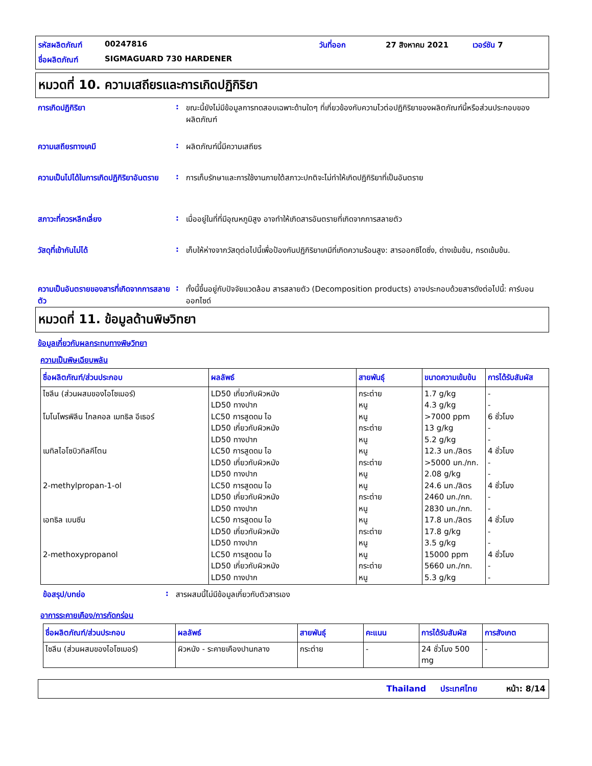รหัสผลิตภัณฑ์ 00247816 วันที่ออก 27 สิงหาคม 2021 เวอร์ชัน 7 ชื่อผลิตภัณฑ์ SIGMAGUARD 730 HARDENER
หมวดที่ 10. ความเสถียรและการเกิดปฏิกิริยา
การเกิดปฏิกิริยา: ขณะนี้ยังไม่มีข้อมูลการทดสอบเฉพาะด้านใดๆ ที่เกี่ยวข้องกับความไวต่อปฏิกิริยาของผลิตภัณฑ์นี้หรือส่วนประกอบของผลิตภัณฑ์
ความเสถียรทางเคมี: ผลิตภัณฑ์นี้มีความเสถียร
ความเป็นไปได้ในการเกิดปฏิกิริยาอันตราย: การเก็บรักษาและการใช้งานภายใต้สภาวะปกติจะไม่ทำให้เกิดปฏิกิริยาที่เป็นอันตราย
สภาวะที่ควรหลีกเลี่ยง: เมื่ออยู่ในที่ที่มีอุณหภูมิสูง อาจทำให้เกิดสารอันตรายที่เกิดจากการสลายตัว
วัสดุที่เข้ากันไม่ได้: เก็บให้ห่างจากวัสดุต่อไปนี้เพื่อป้องกันปฏิกิริยาเคมีที่เกิดความร้อนสูง: สารออกซิไดซิ่ง, ด่างเข้มข้น, กรดเข้มข้น.
ความเป็นอันตรายของสารที่เกิดจากการสลายตัว: ทั้งนี้ขึ้นอยู่กับปัจจัยแวดล้อม สารสลายตัว (Decomposition products) อาจประกอบด้วยสารดังต่อไปนี้: คาร์บอนออกไซด์
หมวดที่ 11. ข้อมูลด้านพิษวิทยา
ข้อมูลเกี่ยวกับผลกระทบทางพิษวิทยา
ความเป็นพิษเฉียบพลัน
| ชื่อผลิตภัณฑ์/ส่วนประกอบ | ผลลัพธ์ | สายพันธุ์ | ขนาดความเข้มข้น | การได้รับสัมผัส |
| --- | --- | --- | --- | --- |
| ไซลีน (ส่วนผสมของไอโซเมอร์) โมโนโพรพิลีน ไกลคอล เมทธิล อีเธอร์ เมทิลไอโซบิวทิลคีโตน 2-methylpropan-1-ol เอทธิล เบนซีน 2-methoxypropanol | LD50 เกี่ยวกับผิวหนัง LD50 ทางปาก LC50 การสูดดม ไอ LD50 เกี่ยวกับผิวหนัง LD50 ทางปาก LC50 การสูดดม ไอ LD50 เกี่ยวกับผิวหนัง LD50 ทางปาก LC50 การสูดดม ไอ LD50 เกี่ยวกับผิวหนัง LD50 ทางปาก LC50 การสูดดม ไอ LD50 เกี่ยวกับผิวหนัง LD50 ทางปาก LC50 การสูดดม ไอ LD50 เกี่ยวกับผิวหนัง LD50 ทางปาก | กระต่าย หนู หนู กระต่าย หนู หนู กระต่าย หนู หนู กระต่าย หนู หนู กระต่าย หนู หนู กระต่าย หนู | 1.7 g/kg 4.3 g/kg >7000 ppm 13 g/kg 5.2 g/kg 12.3 มก./ลิตร >5000 มก./กก. 2.08 g/kg 24.6 มก./ลิตร 2460 มก./กก. 2830 มก./กก. 17.8 มก./ลิตร 17.8 g/kg 3.5 g/kg 15000 ppm 5660 มก./กก. 5.3 g/kg | - - 6 ชั่วโมง - - 4 ชั่วโมง - - 4 ชั่วโมง - - 4 ชั่วโมง - - 4 ชั่วโมง - - |
ข้อสรุป/บทย่อ: สารผสมนี้ไม่มีข้อมูลเกี่ยวกับตัวสารเอง
อาการระคายเคือง/การกัดกร่อน
| ชื่อผลิตภัณฑ์/ส่วนประกอบ | ผลลัพธ์ | สายพันธุ์ | คะแนน | การได้รับสัมผัส | การสังเกต |
| --- | --- | --- | --- | --- | --- |
| ไซลีน (ส่วนผสมของไอโซเมอร์) | ผิวหนัง - ระคายเคืองปานกลาง | กระต่าย | - | 24 ชั่วโมง 500 mg | - |
Thailand ประเทศไทย หน้า: 8/14